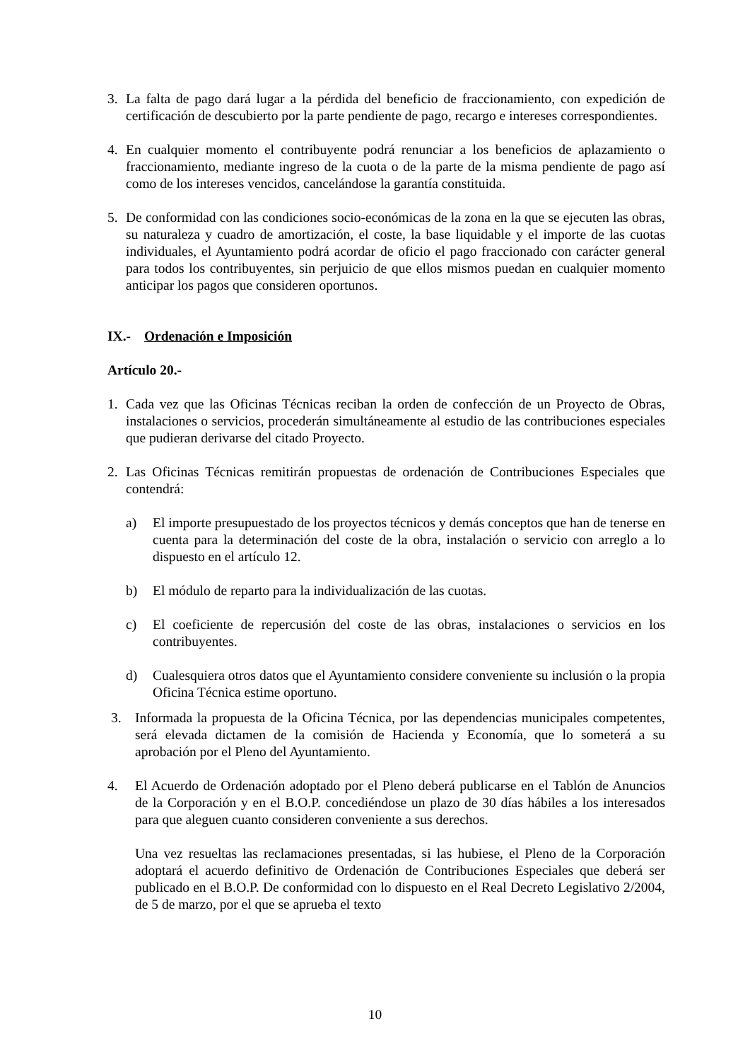3. La falta de pago dará lugar a la pérdida del beneficio de fraccionamiento, con expedición de certificación de descubierto por la parte pendiente de pago, recargo e intereses correspondientes.
4. En cualquier momento el contribuyente podrá renunciar a los beneficios de aplazamiento o fraccionamiento, mediante ingreso de la cuota o de la parte de la misma pendiente de pago así como de los intereses vencidos, cancelándose la garantía constituida.
5. De conformidad con las condiciones socio-económicas de la zona en la que se ejecuten las obras, su naturaleza y cuadro de amortización, el coste, la base liquidable y el importe de las cuotas individuales, el Ayuntamiento podrá acordar de oficio el pago fraccionado con carácter general para todos los contribuyentes, sin perjuicio de que ellos mismos puedan en cualquier momento anticipar los pagos que consideren oportunos.
IX.- Ordenación e Imposición
Artículo 20.-
1. Cada vez que las Oficinas Técnicas reciban la orden de confección de un Proyecto de Obras, instalaciones o servicios, procederán simultáneamente al estudio de las contribuciones especiales que pudieran derivarse del citado Proyecto.
2. Las Oficinas Técnicas remitirán propuestas de ordenación de Contribuciones Especiales que contendrá:
a) El importe presupuestado de los proyectos técnicos y demás conceptos que han de tenerse en cuenta para la determinación del coste de la obra, instalación o servicio con arreglo a lo dispuesto en el artículo 12.
b) El módulo de reparto para la individualización de las cuotas.
c) El coeficiente de repercusión del coste de las obras, instalaciones o servicios en los contribuyentes.
d) Cualesquiera otros datos que el Ayuntamiento considere conveniente su inclusión o la propia Oficina Técnica estime oportuno.
3. Informada la propuesta de la Oficina Técnica, por las dependencias municipales competentes, será elevada dictamen de la comisión de Hacienda y Economía, que lo someterá a su aprobación por el Pleno del Ayuntamiento.
4. El Acuerdo de Ordenación adoptado por el Pleno deberá publicarse en el Tablón de Anuncios de la Corporación y en el B.O.P. concediéndose un plazo de 30 días hábiles a los interesados para que aleguen cuanto consideren conveniente a sus derechos.
Una vez resueltas las reclamaciones presentadas, si las hubiese, el Pleno de la Corporación adoptará el acuerdo definitivo de Ordenación de Contribuciones Especiales que deberá ser publicado en el B.O.P. De conformidad con lo dispuesto en el Real Decreto Legislativo 2/2004, de 5 de marzo, por el que se aprueba el texto
10